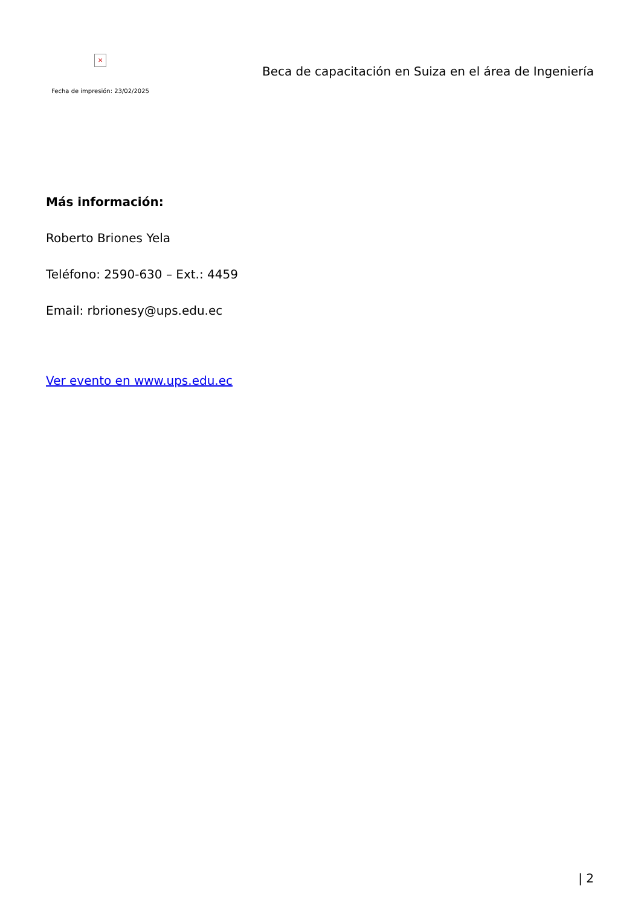×
Fecha de impresión: 23/02/2025
Beca de capacitación en Suiza en el área de Ingeniería
Más información:
Roberto Briones Yela
Teléfono: 2590-630 – Ext.: 4459
Email: rbrionesy@ups.edu.ec
Ver evento en www.ups.edu.ec
| 2